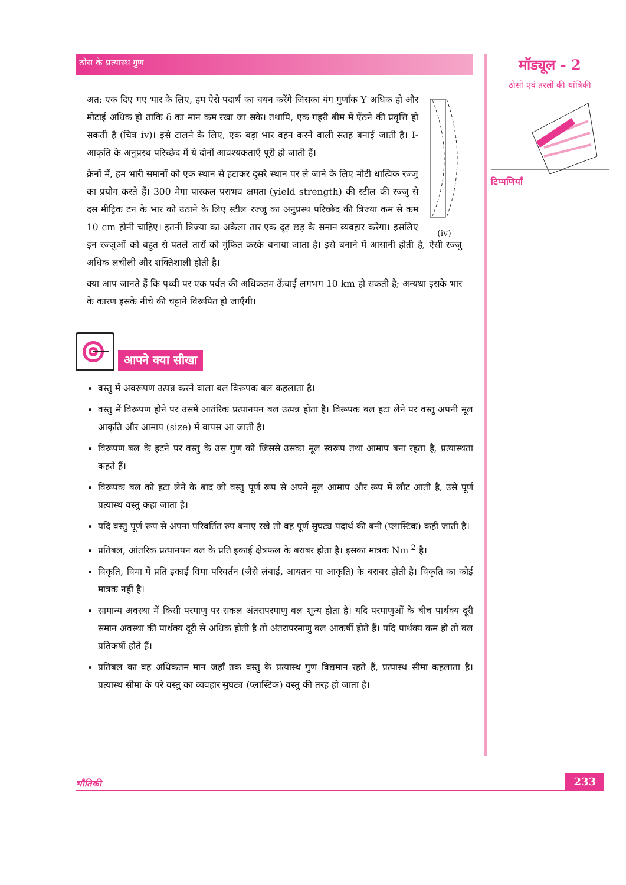ठोस के प्रत्यास्थ गुण
(iv)
अत: एक दिए गए भार के लिए, हम ऐसे पदार्थ का चयन करेंगे जिसका यंग गुणाँक Y अधिक हो और मोटाई अधिक हो ताकि δ का मान कम रखा जा सके। तथापि, एक गहरी बीम में ऐंठने की प्रवृत्ति हो सकती है (चित्र iv)। इसे टालने के लिए, एक बड़ा भार वहन करने वाली सतह बनाई जाती है। I-आकृति के अनुप्रस्थ परिच्छेद में ये दोनों आवश्यकताएँ पूरी हो जाती हैं।
क्रेनों में, हम भारी समानों को एक स्थान से हटाकर दूसरे स्थान पर ले जाने के लिए मोटी धात्विक रज्जु का प्रयोग करते हैं। 300 मेगा पास्कल पराभव क्षमता (yield strength) की स्टील की रज्जु से दस मीट्रिक टन के भार को उठाने के लिए स्टील रज्जु का अनुप्रस्थ परिच्छेद की त्रिज्या कम से कम 10 cm होनी चाहिए। इतनी त्रिज्या का अकेला तार एक दृढ़ छड़ के समान व्यवहार करेगा। इसलिए इन रज्जुओं को बहुत से पतले तारों को गुंफित करके बनाया जाता है। इसे बनाने में आसानी होती है, ऐसी रज्जु अधिक लचीली और शक्तिशाली होती है।
क्या आप जानते हैं कि पृथ्वी पर एक पर्वत की अधिकतम ऊँचाई लगभग 10 km हो सकती है; अन्यथा इसके भार के कारण इसके नीचे की चट्टाने विरूपित हो जाएँगी।
आपने क्या सीखा
वस्तु में अवरूपण उत्पन्न करने वाला बल विरूपक बल कहलाता है।
वस्तु में विरूपण होने पर उसमें आतंरिक प्रत्यानयन बल उत्पन्न होता है। विरूपक बल हटा लेने पर वस्तु अपनी मूल आकृति और आमाप (size) में वापस आ जाती है।
विरूपण बल के हटने पर वस्तु के उस गुण को जिससे उसका मूल स्वरूप तथा आमाप बना रहता है, प्रत्यास्थता कहते हैं।
विरूपक बल को हटा लेने के बाद जो वस्तु पूर्ण रूप से अपने मूल आमाप और रूप में लौट आती है, उसे पूर्ण प्रत्यास्थ वस्तु कहा जाता है।
यदि वस्तु पूर्ण रूप से अपना परिवर्तित रुप बनाए रखे तो वह पूर्ण सुघट्य पदार्थ की बनी (प्लास्टिक) कही जाती है।
प्रतिबल, आंतरिक प्रत्यानयन बल के प्रति इकाई क्षेत्रफल के बराबर होता है। इसका मात्रक Nm<sup>-2</sup> है।
विकृति, विमा में प्रति इकाई विमा परिवर्तन (जैसे लंबाई, आयतन या आकृति) के बराबर होती है। विकृति का कोई मात्रक नहीं है।
सामान्य अवस्था में किसी परमाणु पर सकल अंतरापरमाणु बल शून्य होता है। यदि परमाणुओं के बीच पार्थक्य दूरी समान अवस्था की पार्थक्य दूरी से अधिक होती है तो अंतरापरमाणु बल आकर्षी होते हैं। यदि पार्थक्य कम हो तो बल प्रतिकर्षी होते हैं।
प्रतिबल का वह अधिकतम मान जहाँ तक वस्तु के प्रत्यास्थ गुण विद्यमान रहते हैं, प्रत्यास्थ सीमा कहलाता है। प्रत्यास्थ सीमा के परे वस्तु का व्यवहार सुघट्य (प्लास्टिक) वस्तु की तरह हो जाता है।
मॉड्यूल - 2
ठोसों एवं तरलों की यांत्रिकी
टिप्पणियाँ
भौतिकी 233